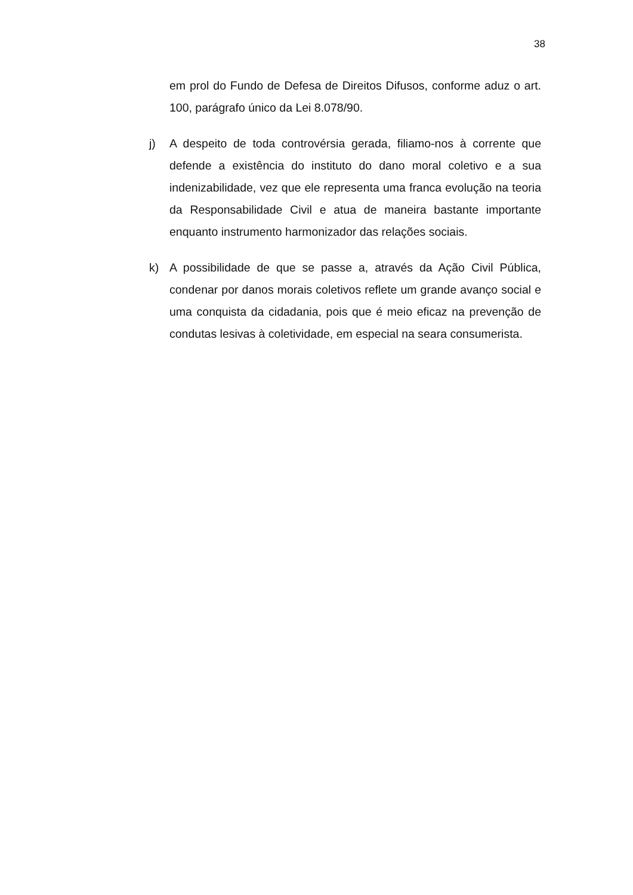38
em prol do Fundo de Defesa de Direitos Difusos, conforme aduz o art. 100, parágrafo único da Lei 8.078/90.
j) A despeito de toda controvérsia gerada, filiamo-nos à corrente que defende a existência do instituto do dano moral coletivo e a sua indenizabilidade, vez que ele representa uma franca evolução na teoria da Responsabilidade Civil e atua de maneira bastante importante enquanto instrumento harmonizador das relações sociais.
k) A possibilidade de que se passe a, através da Ação Civil Pública, condenar por danos morais coletivos reflete um grande avanço social e uma conquista da cidadania, pois que é meio eficaz na prevenção de condutas lesivas à coletividade, em especial na seara consumerista.